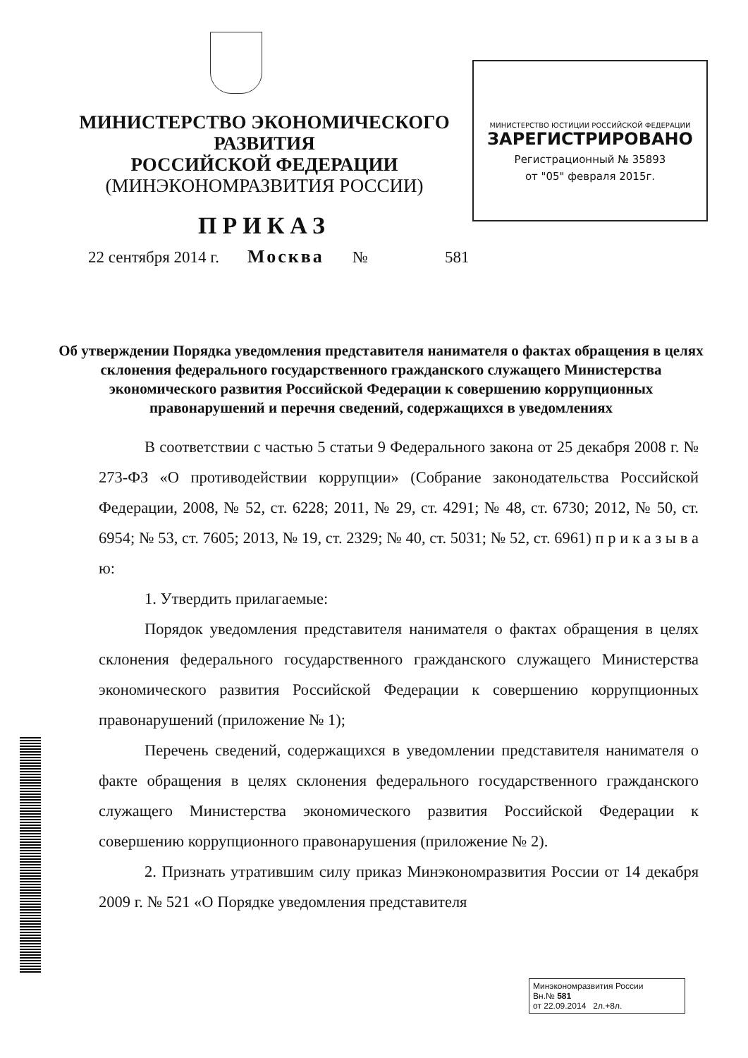МИНИСТЕРСТВО ЭКОНОМИЧЕСКОГО РАЗВИТИЯ
РОССИЙСКОЙ ФЕДЕРАЦИИ
(МИНЭКОНОМРАЗВИТИЯ РОССИИ)
ПРИКАЗ
МИНИСТЕРСТВО ЮСТИЦИИ РОССИЙСКОЙ ФЕДЕРАЦИИ
ЗАРЕГИСТРИРОВАНО
Регистрационный № 35893
от "05" февраля 2015г.
22 сентября 2014 г. Москва № 581
Об утверждении Порядка уведомления представителя нанимателя о фактах обращения в целях склонения федерального государственного гражданского служащего Министерства экономического развития Российской Федерации к совершению коррупционных правонарушений и перечня сведений, содержащихся в уведомлениях
В соответствии с частью 5 статьи 9 Федерального закона от 25 декабря 2008 г. № 273-ФЗ «О противодействии коррупции» (Собрание законодательства Российской Федерации, 2008, № 52, ст. 6228; 2011, № 29, ст. 4291; № 48, ст. 6730; 2012, № 50, ст. 6954; № 53, ст. 7605; 2013, № 19, ст. 2329; № 40, ст. 5031; № 52, ст. 6961) п р и к а з ы в а ю:
1. Утвердить прилагаемые:
Порядок уведомления представителя нанимателя о фактах обращения в целях склонения федерального государственного гражданского служащего Министерства экономического развития Российской Федерации к совершению коррупционных правонарушений (приложение № 1);
Перечень сведений, содержащихся в уведомлении представителя нанимателя о факте обращения в целях склонения федерального государственного гражданского служащего Министерства экономического развития Российской Федерации к совершению коррупционного правонарушения (приложение № 2).
2. Признать утратившим силу приказ Минэкономразвития России от 14 декабря 2009 г. № 521 «О Порядке уведомления представителя
Минэкономразвития России
Вн.№ 581
от 22.09.2014 2л.+8л.